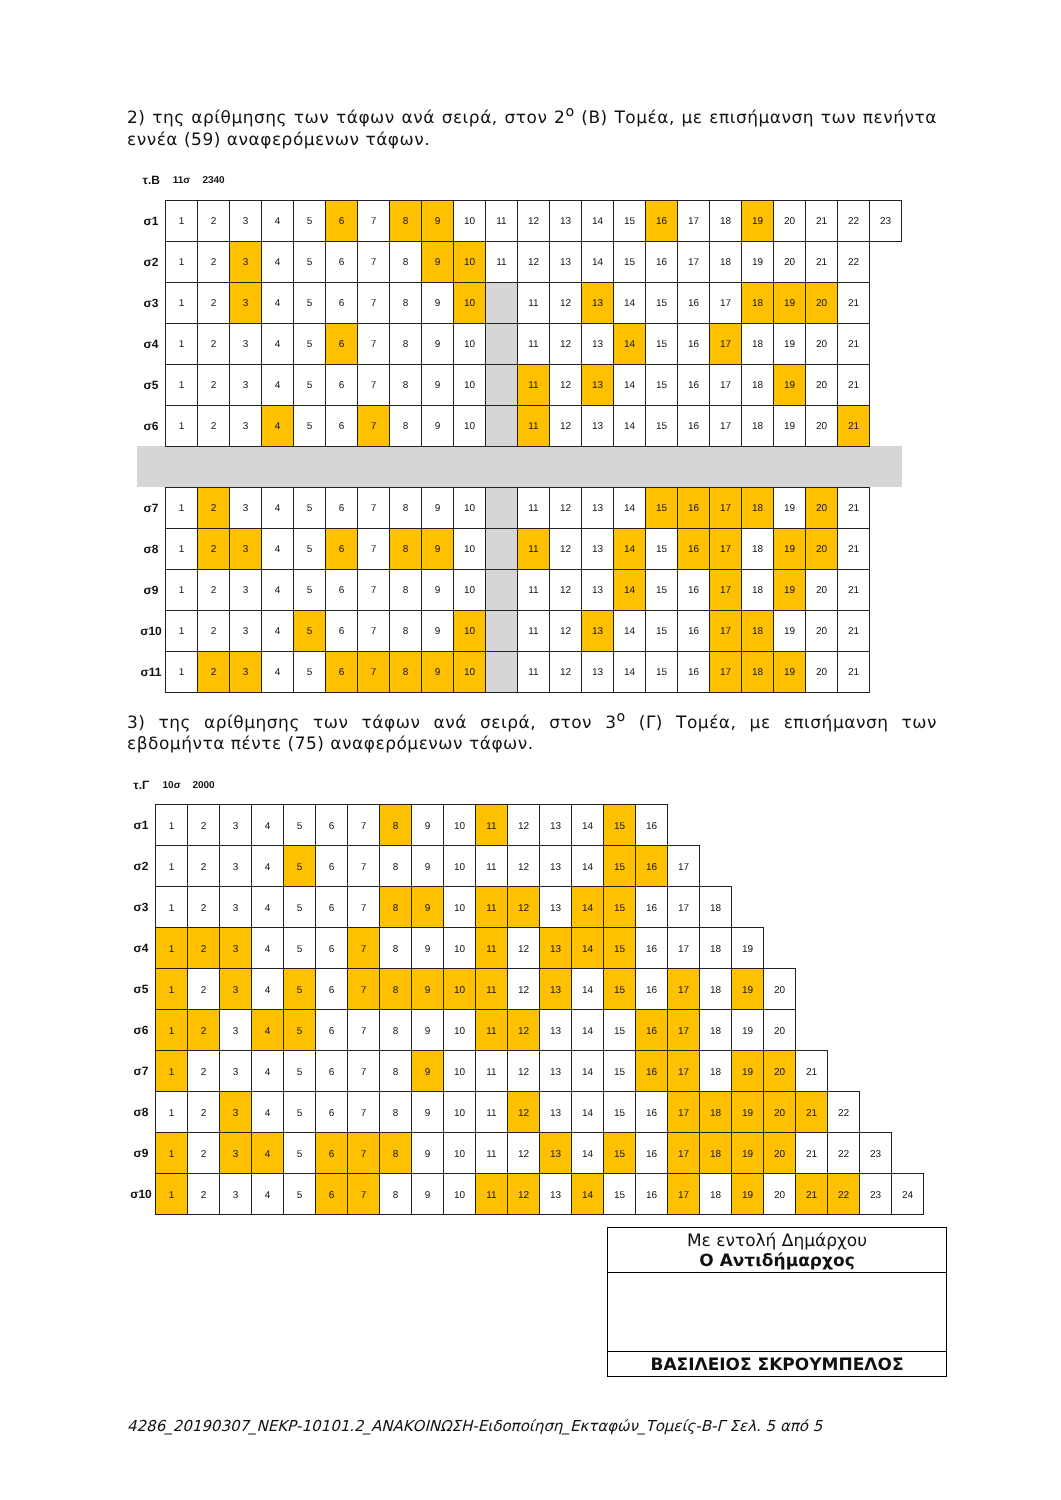2) της αρίθμησης των τάφων ανά σειρά, στον 2<sup>ο</sup> (Β) Τομέα, με επισήμανση των πενήντα εννέα (59) αναφερόμενων τάφων.
| τ.Β | 11σ | 2340 | | | | | | | | | | | | | | | | | | | | | |
| σ1 | 1 | 2 | 3 | 4 | 5 | 6 | 7 | 8 | 9 | 10 | 11 | 12 | 13 | 14 | 15 | 16 | 17 | 18 | 19 | 20 | 21 | 22 | 23 |
| σ2 | 1 | 2 | 3 | 4 | 5 | 6 | 7 | 8 | 9 | 10 | 11 | 12 | 13 | 14 | 15 | 16 | 17 | 18 | 19 | 20 | 21 | 22 | |
| σ3 | 1 | 2 | 3 | 4 | 5 | 6 | 7 | 8 | 9 | 10 | | 11 | 12 | 13 | 14 | 15 | 16 | 17 | 18 | 19 | 20 | 21 | |
| σ4 | 1 | 2 | 3 | 4 | 5 | 6 | 7 | 8 | 9 | 10 | | 11 | 12 | 13 | 14 | 15 | 16 | 17 | 18 | 19 | 20 | 21 | |
| σ5 | 1 | 2 | 3 | 4 | 5 | 6 | 7 | 8 | 9 | 10 | | 11 | 12 | 13 | 14 | 15 | 16 | 17 | 18 | 19 | 20 | 21 | |
| σ6 | 1 | 2 | 3 | 4 | 5 | 6 | 7 | 8 | 9 | 10 | | 11 | 12 | 13 | 14 | 15 | 16 | 17 | 18 | 19 | 20 | 21 | |
| σ7 | 1 | 2 | 3 | 4 | 5 | 6 | 7 | 8 | 9 | 10 | | 11 | 12 | 13 | 14 | 15 | 16 | 17 | 18 | 19 | 20 | 21 | |
| σ8 | 1 | 2 | 3 | 4 | 5 | 6 | 7 | 8 | 9 | 10 | | 11 | 12 | 13 | 14 | 15 | 16 | 17 | 18 | 19 | 20 | 21 | |
| σ9 | 1 | 2 | 3 | 4 | 5 | 6 | 7 | 8 | 9 | 10 | | 11 | 12 | 13 | 14 | 15 | 16 | 17 | 18 | 19 | 20 | 21 | |
| σ10 | 1 | 2 | 3 | 4 | 5 | 6 | 7 | 8 | 9 | 10 | | 11 | 12 | 13 | 14 | 15 | 16 | 17 | 18 | 19 | 20 | 21 | |
| σ11 | 1 | 2 | 3 | 4 | 5 | 6 | 7 | 8 | 9 | 10 | | 11 | 12 | 13 | 14 | 15 | 16 | 17 | 18 | 19 | 20 | 21 | |
3) της αρίθμησης των τάφων ανά σειρά, στον 3<sup>ο</sup> (Γ) Τομέα, με επισήμανση των εβδομήντα πέντε (75) αναφερόμενων τάφων.
| τ.Γ | 10σ | 2000 | | | | | | | | | | | | | | | | | | | | | | |
| σ1 | 1 | 2 | 3 | 4 | 5 | 6 | 7 | 8 | 9 | 10 | 11 | 12 | 13 | 14 | 15 | 16 | | | | | | | | |
| σ2 | 1 | 2 | 3 | 4 | 5 | 6 | 7 | 8 | 9 | 10 | 11 | 12 | 13 | 14 | 15 | 16 | 17 | | | | | | | |
| σ3 | 1 | 2 | 3 | 4 | 5 | 6 | 7 | 8 | 9 | 10 | 11 | 12 | 13 | 14 | 15 | 16 | 17 | 18 | | | | | | |
| σ4 | 1 | 2 | 3 | 4 | 5 | 6 | 7 | 8 | 9 | 10 | 11 | 12 | 13 | 14 | 15 | 16 | 17 | 18 | 19 | | | | | |
| σ5 | 1 | 2 | 3 | 4 | 5 | 6 | 7 | 8 | 9 | 10 | 11 | 12 | 13 | 14 | 15 | 16 | 17 | 18 | 19 | 20 | | | | |
| σ6 | 1 | 2 | 3 | 4 | 5 | 6 | 7 | 8 | 9 | 10 | 11 | 12 | 13 | 14 | 15 | 16 | 17 | 18 | 19 | 20 | | | | |
| σ7 | 1 | 2 | 3 | 4 | 5 | 6 | 7 | 8 | 9 | 10 | 11 | 12 | 13 | 14 | 15 | 16 | 17 | 18 | 19 | 20 | 21 | | | |
| σ8 | 1 | 2 | 3 | 4 | 5 | 6 | 7 | 8 | 9 | 10 | 11 | 12 | 13 | 14 | 15 | 16 | 17 | 18 | 19 | 20 | 21 | 22 | | |
| σ9 | 1 | 2 | 3 | 4 | 5 | 6 | 7 | 8 | 9 | 10 | 11 | 12 | 13 | 14 | 15 | 16 | 17 | 18 | 19 | 20 | 21 | 22 | 23 | |
| σ10 | 1 | 2 | 3 | 4 | 5 | 6 | 7 | 8 | 9 | 10 | 11 | 12 | 13 | 14 | 15 | 16 | 17 | 18 | 19 | 20 | 21 | 22 | 23 | 24 |
Με εντολή Δημάρχου
Ο Αντιδήμαρχος
ΒΑΣΙΛΕΙΟΣ ΣΚΡΟΥΜΠΕΛΟΣ
4286_20190307_ΝΕΚΡ-10101.2_ΑΝΑΚΟΙΝΩΣΗ-Ειδοποίηση_Εκταφών_Τομείς-Β-Γ Σελ. 5 από 5